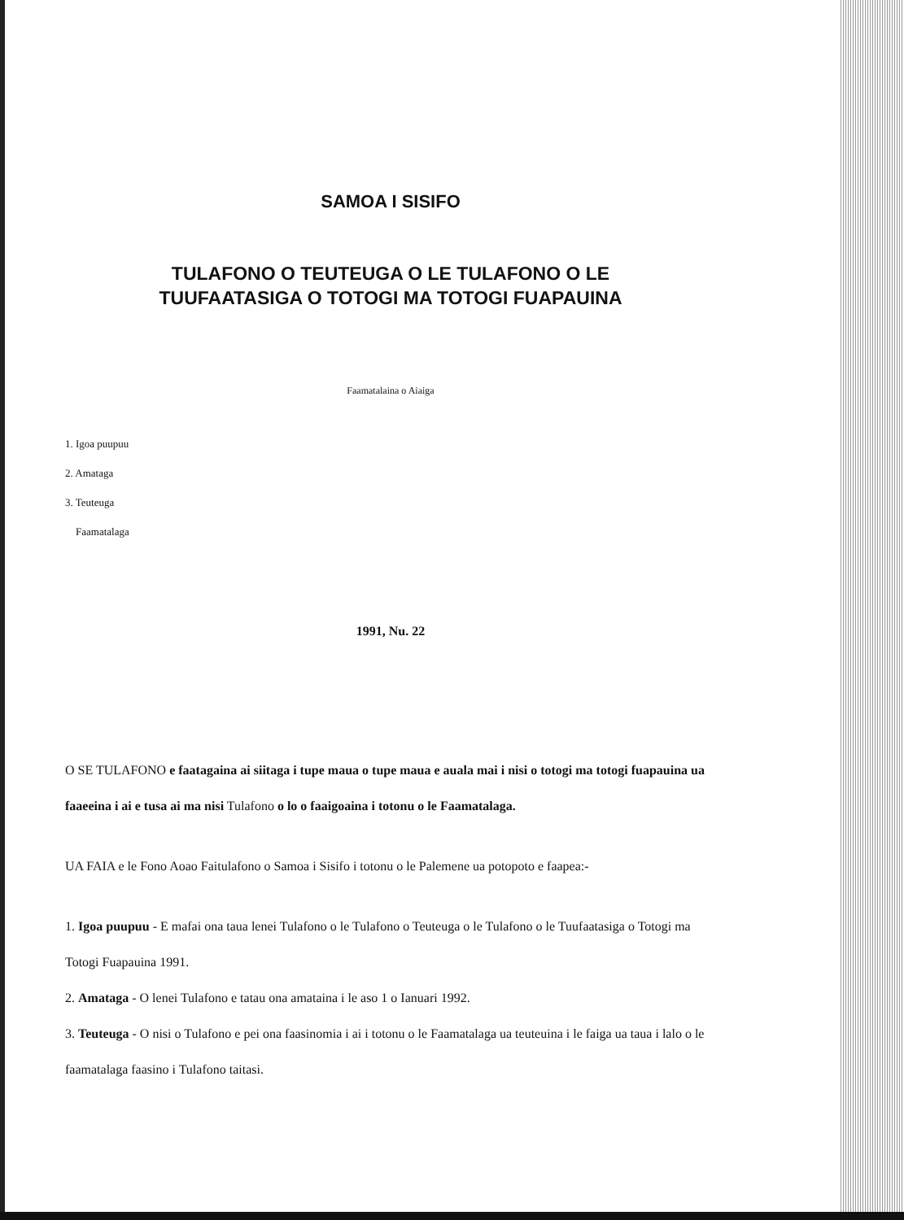SAMOA I SISIFO
TULAFONO O TEUTEUGA O LE TULAFONO O LE
TUUFAATASIGA O TOTOGI MA TOTOGI FUAPAUINA
Faamatalaina o Aiaiga
1. Igoa puupuu
2. Amataga
3. Teuteuga
Faamatalaga
1991, Nu. 22
O SE TULAFONO e faatagaina ai siitaga i tupe maua o tupe maua e auala mai i nisi o totogi ma totogi fuapauina ua faaeeina i ai e tusa ai ma nisi Tulafono o lo o faaigoaina i totonu o le Faamatalaga.
UA FAIA e le Fono Aoao Faitulafono o Samoa i Sisifo i totonu o le Palemene ua potopoto e faapea:-
1. Igoa puupuu - E mafai ona taua lenei Tulafono o le Tulafono o Teuteuga o le Tulafono o le Tuufaatasiga o Totogi ma Totogi Fuapauina 1991.
2. Amataga - O lenei Tulafono e tatau ona amataina i le aso 1 o Ianuari 1992.
3. Teuteuga - O nisi o Tulafono e pei ona faasinomia i ai i totonu o le Faamatalaga ua teuteuina i le faiga ua taua i lalo o le faamatalaga faasino i Tulafono taitasi.